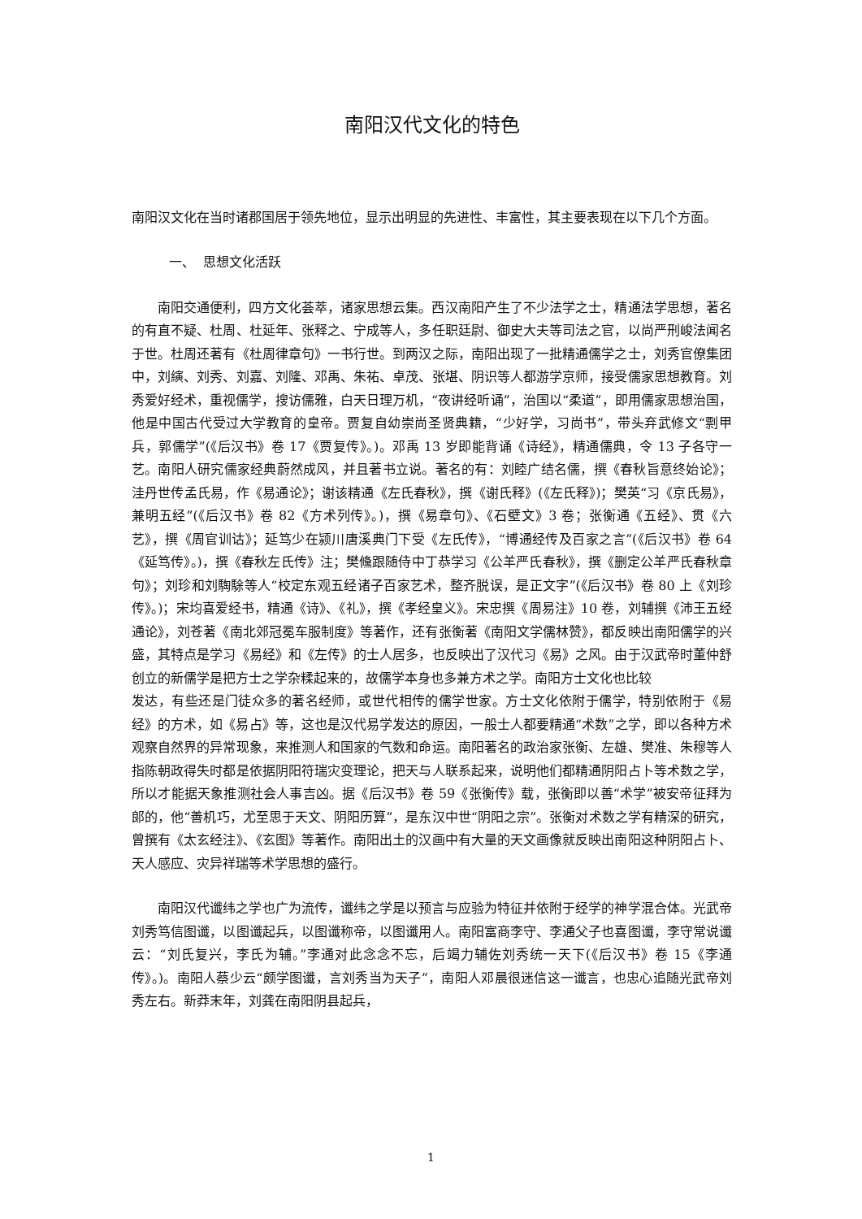南阳汉代文化的特色
南阳汉文化在当时诸郡国居于领先地位，显示出明显的先进性、丰富性，其主要表现在以下几个方面。
一、 思想文化活跃
南阳交通便利，四方文化荟萃，诸家思想云集。西汉南阳产生了不少法学之士，精通法学思想，著名的有直不疑、杜周、杜延年、张释之、宁成等人，多任职廷尉、御史大夫等司法之官，以尚严刑峻法闻名于世。杜周还著有《杜周律章句》一书行世。到两汉之际，南阳出现了一批精通儒学之士，刘秀官僚集团中，刘縯、刘秀、刘嘉、刘隆、邓禹、朱祐、卓茂、张堪、阴识等人都游学京师，接受儒家思想教育。刘秀爱好经术，重视儒学，搜访儒雅，白天日理万机，“夜讲经听诵”，治国以“柔道”，即用儒家思想治国，他是中国古代受过大学教育的皇帝。贾复自幼崇尚圣贤典籍，“少好学，习尚书”，带头弃武修文“剽甲兵，郭儒学”(《后汉书》卷 17《贾复传》。)。邓禹 13 岁即能背诵《诗经》，精通儒典，令 13 子各守一艺。南阳人研究儒家经典蔚然成风，并且著书立说。著名的有：刘睦广结名儒，撰《春秋旨意终始论》；洼丹世传孟氏易，作《易通论》；谢该精通《左氏春秋》，撰《谢氏释》(《左氏释》)；樊英“习《京氏易》，兼明五经”(《后汉书》卷 82《方术列传》。)，撰《易章句》、《石壁文》3 卷；张衡通《五经》、贯《六艺》，撰《周官训诂》；延笃少在颍川唐溪典门下受《左氏传》，“博通经传及百家之言”(《后汉书》卷 64《延笃传》。)，撰《春秋左氏传》注；樊儵跟随侍中丁恭学习《公羊严氏春秋》，撰《删定公羊严氏春秋章句》；刘珍和刘騊駼等人“校定东观五经诸子百家艺术，整齐脱误，是正文字”(《后汉书》卷 80 上《刘珍传》。)；宋均喜爱经书，精通《诗》、《礼》，撰《孝经皇义》。宋忠撰《周易注》10 卷，刘辅撰《沛王五经通论》，刘苍著《南北郊冠冕车服制度》等著作，还有张衡著《南阳文学儒林赞》，都反映出南阳儒学的兴盛，其特点是学习《易经》和《左传》的士人居多，也反映出了汉代习《易》之风。由于汉武帝时董仲舒创立的新儒学是把方士之学杂糅起来的，故儒学本身也多兼方术之学。南阳方士文化也比较
发达，有些还是门徒众多的著名经师，或世代相传的儒学世家。方士文化依附于儒学，特别依附于《易经》的方术，如《易占》等，这也是汉代易学发达的原因，一般士人都要精通“术数”之学，即以各种方术观察自然界的异常现象，来推测人和国家的气数和命运。南阳著名的政治家张衡、左雄、樊准、朱穆等人指陈朝政得失时都是依据阴阳符瑞灾变理论，把天与人联系起来，说明他们都精通阴阳占卜等术数之学，所以才能据天象推测社会人事吉凶。据《后汉书》卷 59《张衡传》载，张衡即以善“术学”被安帝征拜为郎的，他“善机巧，尤至思于天文、阴阳历算”，是东汉中世“阴阳之宗”。张衡对术数之学有精深的研究，曾撰有《太玄经注》、《玄图》等著作。南阳出土的汉画中有大量的天文画像就反映出南阳这种阴阳占卜、天人感应、灾异祥瑞等术学思想的盛行。
南阳汉代谶纬之学也广为流传，谶纬之学是以预言与应验为特征并依附于经学的神学混合体。光武帝刘秀笃信图谶，以图谶起兵，以图谶称帝，以图谶用人。南阳富商李守、李通父子也喜图谶，李守常说谶云：“刘氏复兴，李氏为辅。”李通对此念念不忘，后竭力辅佐刘秀统一天下(《后汉书》卷 15《李通传》。)。南阳人蔡少云“颇学图谶，言刘秀当为天子”，南阳人邓晨很迷信这一谶言，也忠心追随光武帝刘秀左右。新莽末年，刘龚在南阳阴县起兵，
1